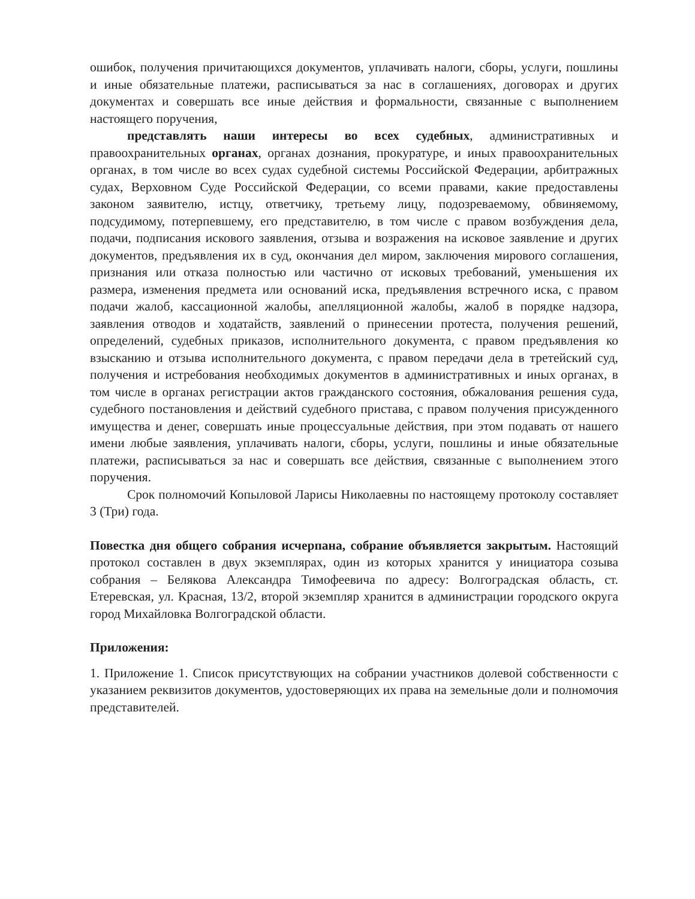ошибок, получения причитающихся документов, уплачивать налоги, сборы, услуги, пошлины и иные обязательные платежи, расписываться за нас в соглашениях, договорах и других документах и совершать все иные действия и формальности, связанные с выполнением настоящего поручения,
представлять наши интересы во всех судебных, административных и правоохранительных органах, органах дознания, прокуратуре, и иных правоохранительных органах, в том числе во всех судах судебной системы Российской Федерации, арбитражных судах, Верховном Суде Российской Федерации, со всеми правами, какие предоставлены законом заявителю, истцу, ответчику, третьему лицу, подозреваемому, обвиняемому, подсудимому, потерпевшему, его представителю, в том числе с правом возбуждения дела, подачи, подписания искового заявления, отзыва и возражения на исковое заявление и других документов, предъявления их в суд, окончания дел миром, заключения мирового соглашения, признания или отказа полностью или частично от исковых требований, уменьшения их размера, изменения предмета или оснований иска, предъявления встречного иска, с правом подачи жалоб, кассационной жалобы, апелляционной жалобы, жалоб в порядке надзора, заявления отводов и ходатайств, заявлений о принесении протеста, получения решений, определений, судебных приказов, исполнительного документа, с правом предъявления ко взысканию и отзыва исполнительного документа, с правом передачи дела в третейский суд, получения и истребования необходимых документов в административных и иных органах, в том числе в органах регистрации актов гражданского состояния, обжалования решения суда, судебного постановления и действий судебного пристава, с правом получения присужденного имущества и денег, совершать иные процессуальные действия, при этом подавать от нашего имени любые заявления, уплачивать налоги, сборы, услуги, пошлины и иные обязательные платежи, расписываться за нас и совершать все действия, связанные с выполнением этого поручения.
Срок полномочий Копыловой Ларисы Николаевны по настоящему протоколу составляет 3 (Три) года.
Повестка дня общего собрания исчерпана, собрание объявляется закрытым. Настоящий протокол составлен в двух экземплярах, один из которых хранится у инициатора созыва собрания – Белякова Александра Тимофеевича по адресу: Волгоградская область, ст. Етеревская, ул. Красная, 13/2, второй экземпляр хранится в администрации городского округа город Михайловка Волгоградской области.
Приложения:
1. Приложение 1. Список присутствующих на собрании участников долевой собственности с указанием реквизитов документов, удостоверяющих их права на земельные доли и полномочия представителей.